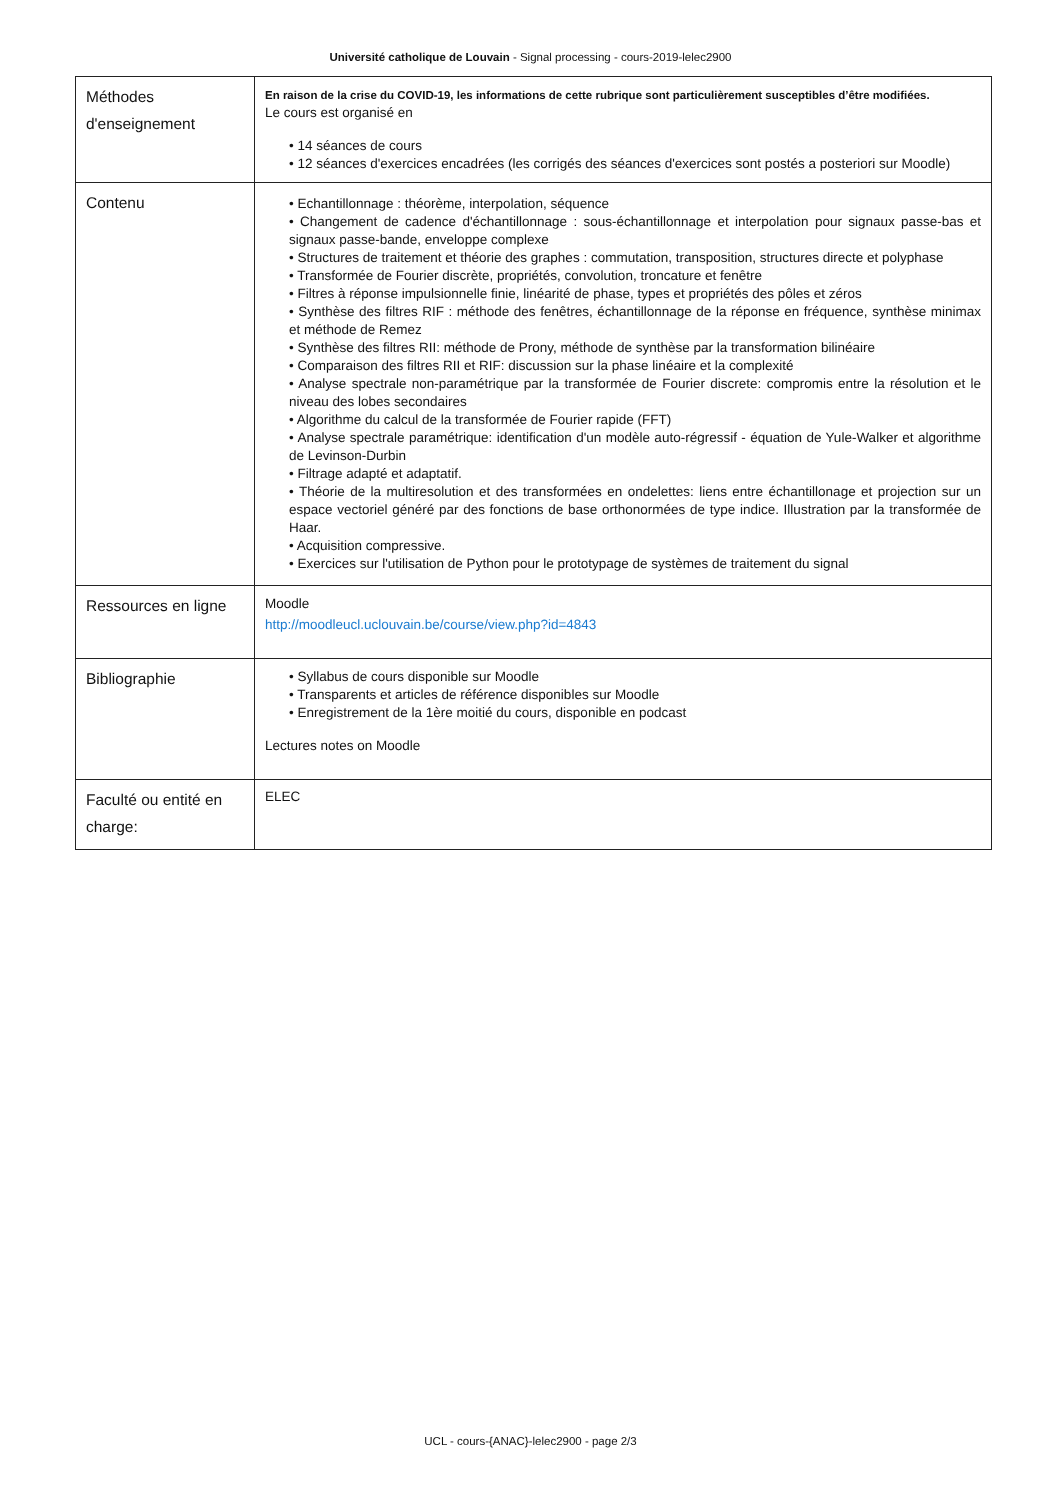Université catholique de Louvain - Signal processing - cours-2019-lelec2900
| Méthodes d'enseignement | En raison de la crise du COVID-19, les informations de cette rubrique sont particulièrement susceptibles d’être modifiées. Le cours est organisé en • 14 séances de cours • 12 séances d'exercices encadrées (les corrigés des séances d'exercices sont postés a posteriori sur Moodle) |
| Contenu | • Echantillonnage : théorème, interpolation, séquence • Changement de cadence d'échantillonnage : sous-échantillonnage et interpolation pour signaux passe-bas et signaux passe-bande, enveloppe complexe • Structures de traitement et théorie des graphes : commutation, transposition, structures directe et polyphase • Transformée de Fourier discrète, propriétés, convolution, troncature et fenêtre • Filtres à réponse impulsionnelle finie, linéarité de phase, types et propriétés des pôles et zéros • Synthèse des filtres RIF : méthode des fenêtres, échantillonnage de la réponse en fréquence, synthèse minimax et méthode de Remez • Synthèse des filtres RII: méthode de Prony, méthode de synthèse par la transformation bilinéaire • Comparaison des filtres RII et RIF: discussion sur la phase linéaire et la complexité • Analyse spectrale non-paramétrique par la transformée de Fourier discrete: compromis entre la résolution et le niveau des lobes secondaires • Algorithme du calcul de la transformée de Fourier rapide (FFT) • Analyse spectrale paramétrique: identification d'un modèle auto-régressif - équation de Yule-Walker et algorithme de Levinson-Durbin • Filtrage adapté et adaptatif. • Théorie de la multiresolution et des transformées en ondelettes: liens entre échantillonage et projection sur un espace vectoriel généré par des fonctions de base orthonormées de type indice. Illustration par la transformée de Haar. • Acquisition compressive. • Exercices sur l'utilisation de Python pour le prototypage de systèmes de traitement du signal |
| Ressources en ligne | Moodle http://moodleucl.uclouvain.be/course/view.php?id=4843 |
| Bibliographie | • Syllabus de cours disponible sur Moodle • Transparents et articles de référence disponibles sur Moodle • Enregistrement de la 1ère moitié du cours, disponible en podcast Lectures notes on Moodle |
| Faculté ou entité en charge: | ELEC |
UCL - cours-{ANAC}-lelec2900 - page 2/3